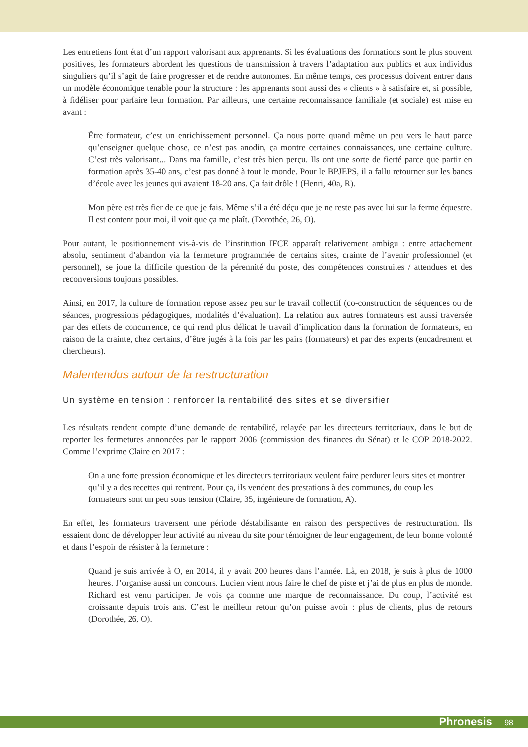Les entretiens font état d’un rapport valorisant aux apprenants. Si les évaluations des formations sont le plus souvent positives, les formateurs abordent les questions de transmission à travers l’adaptation aux publics et aux individus singuliers qu’il s’agit de faire progresser et de rendre autonomes. En même temps, ces processus doivent entrer dans un modèle économique tenable pour la structure : les apprenants sont aussi des « clients » à satisfaire et, si possible, à fidéliser pour parfaire leur formation. Par ailleurs, une certaine reconnaissance familiale (et sociale) est mise en avant :
Être formateur, c’est un enrichissement personnel. Ça nous porte quand même un peu vers le haut parce qu’enseigner quelque chose, ce n’est pas anodin, ça montre certaines connaissances, une certaine culture. C’est très valorisant... Dans ma famille, c’est très bien perçu. Ils ont une sorte de fierté parce que partir en formation après 35-40 ans, c’est pas donné à tout le monde. Pour le BPJEPS, il a fallu retourner sur les bancs d’école avec les jeunes qui avaient 18-20 ans. Ça fait drôle ! (Henri, 40a, R).
Mon père est très fier de ce que je fais. Même s’il a été déçu que je ne reste pas avec lui sur la ferme équestre. Il est content pour moi, il voit que ça me plaît. (Dorothée, 26, O).
Pour autant, le positionnement vis-à-vis de l’institution IFCE apparaît relativement ambigu : entre attachement absolu, sentiment d’abandon via la fermeture programmée de certains sites, crainte de l’avenir professionnel (et personnel), se joue la difficile question de la pérennité du poste, des compétences construites / attendues et des reconversions toujours possibles.
Ainsi, en 2017, la culture de formation repose assez peu sur le travail collectif (co-construction de séquences ou de séances, progressions pédagogiques, modalités d’évaluation). La relation aux autres formateurs est aussi traversée par des effets de concurrence, ce qui rend plus délicat le travail d’implication dans la formation de formateurs, en raison de la crainte, chez certains, d’être jugés à la fois par les pairs (formateurs) et par des experts (encadrement et chercheurs).
Malentendus autour de la restructuration
Un système en tension : renforcer la rentabilité des sites et se diversifier
Les résultats rendent compte d’une demande de rentabilité, relayée par les directeurs territoriaux, dans le but de reporter les fermetures annoncées par le rapport 2006 (commission des finances du Sénat) et le COP 2018-2022. Comme l’exprime Claire en 2017 :
On a une forte pression économique et les directeurs territoriaux veulent faire perdurer leurs sites et montrer qu’il y a des recettes qui rentrent. Pour ça, ils vendent des prestations à des communes, du coup les formateurs sont un peu sous tension (Claire, 35, ingénieure de formation, A).
En effet, les formateurs traversent une période déstabilisante en raison des perspectives de restructuration. Ils essaient donc de développer leur activité au niveau du site pour témoigner de leur engagement, de leur bonne volonté et dans l’espoir de résister à la fermeture :
Quand je suis arrivée à O, en 2014, il y avait 200 heures dans l’année. Là, en 2018, je suis à plus de 1000 heures. J’organise aussi un concours. Lucien vient nous faire le chef de piste et j’ai de plus en plus de monde. Richard est venu participer. Je vois ça comme une marque de reconnaissance. Du coup, l’activité est croissante depuis trois ans. C’est le meilleur retour qu’on puisse avoir : plus de clients, plus de retours (Dorothée, 26, O).
Phronesis 98